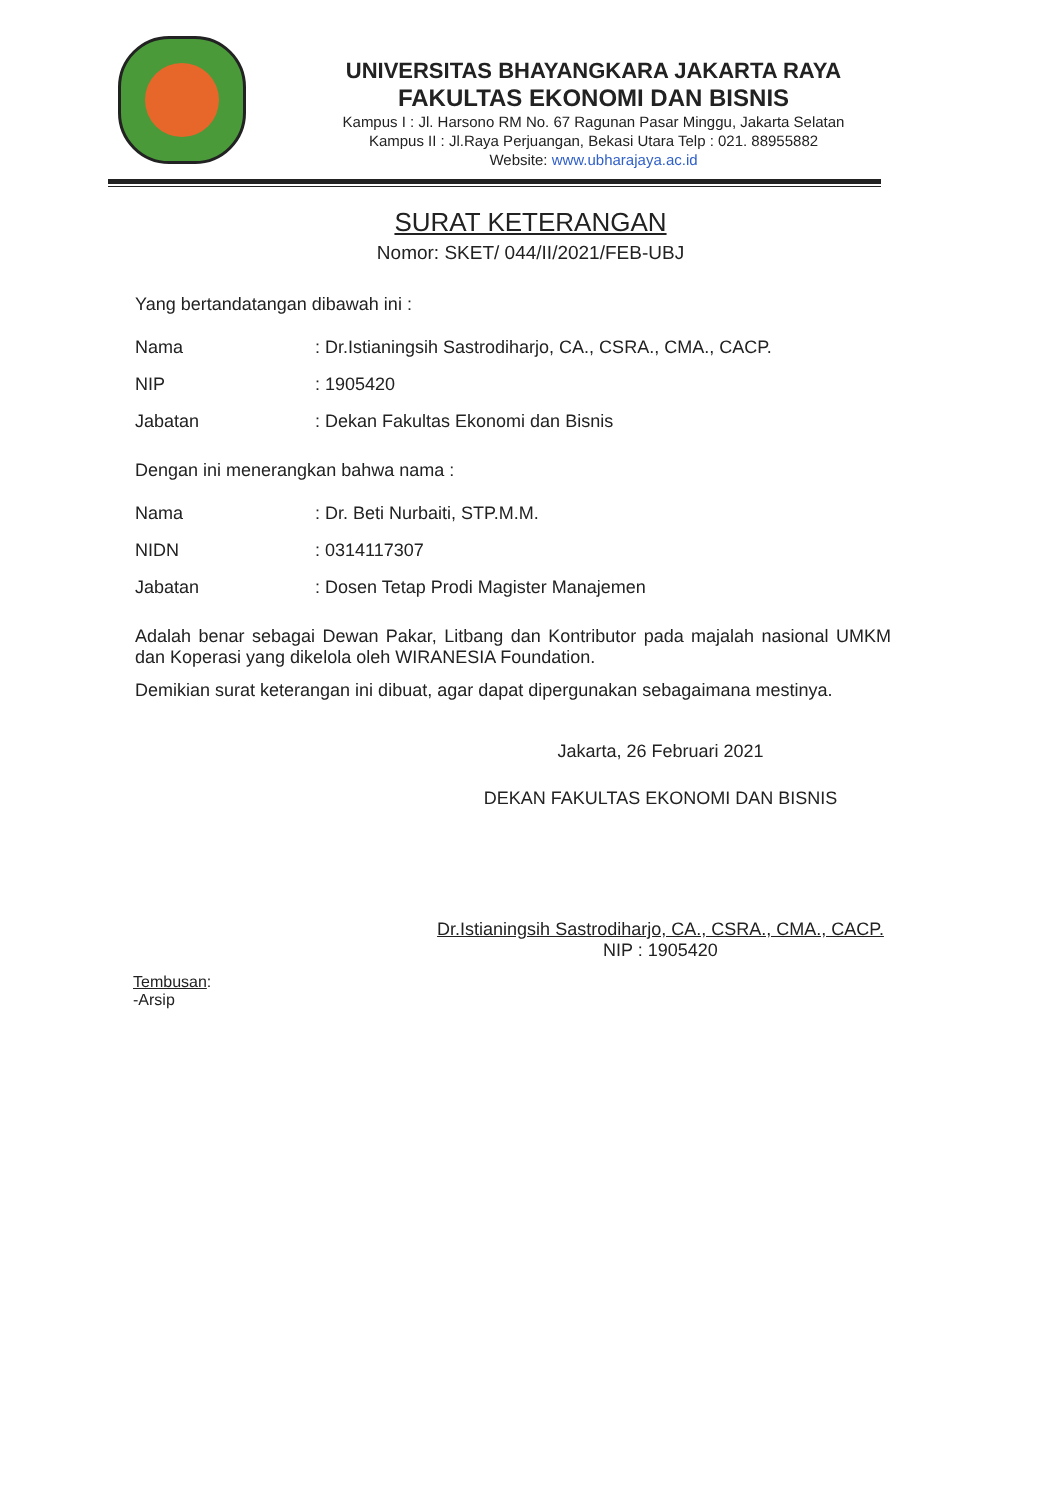UNIVERSITAS BHAYANGKARA JAKARTA RAYA
FAKULTAS EKONOMI DAN BISNIS
Kampus I : Jl. Harsono RM No. 67 Ragunan Pasar Minggu, Jakarta Selatan
Kampus II : Jl.Raya Perjuangan, Bekasi Utara Telp : 021. 88955882
Website: www.ubharajaya.ac.id
SURAT KETERANGAN
Nomor: SKET/ 044/II/2021/FEB-UBJ
Yang bertandatangan dibawah ini :
| Nama | : Dr.Istianingsih Sastrodiharjo, CA., CSRA., CMA., CACP. |
| NIP | : 1905420 |
| Jabatan | : Dekan Fakultas Ekonomi dan Bisnis |
Dengan ini menerangkan bahwa nama :
| Nama | : Dr. Beti Nurbaiti, STP.M.M. |
| NIDN | : 0314117307 |
| Jabatan | : Dosen Tetap Prodi Magister Manajemen |
Adalah benar sebagai Dewan Pakar, Litbang dan Kontributor pada majalah nasional UMKM dan Koperasi yang dikelola oleh WIRANESIA Foundation.
Demikian surat keterangan ini dibuat, agar dapat dipergunakan sebagaimana mestinya.
Jakarta, 26 Februari 2021
DEKAN FAKULTAS EKONOMI DAN BISNIS
Dr.Istianingsih Sastrodiharjo, CA., CSRA., CMA., CACP.
NIP : 1905420
Tembusan:
-Arsip